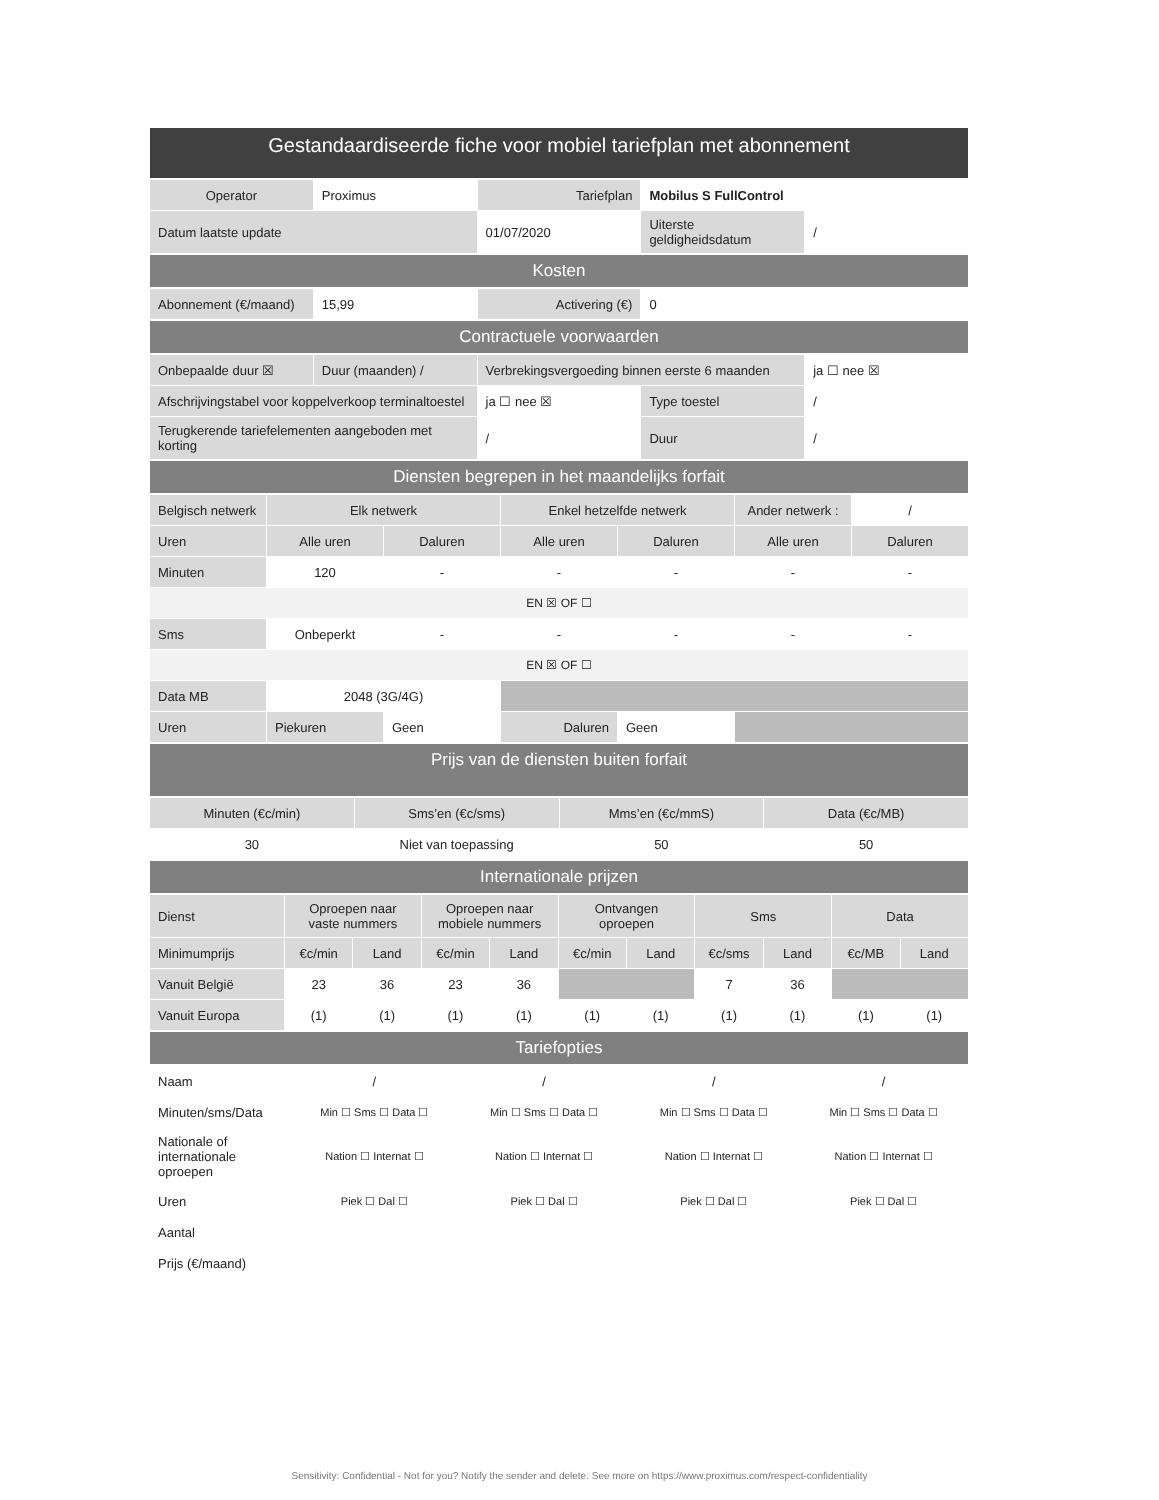| Gestandaardiseerde fiche voor mobiel tariefplan met abonnement |
| --- |
| Operator | Proximus | Tariefplan | Mobilus S FullControl | |
| Datum laatste update | | 01/07/2020 | Uiterste geldigheidsdatum | / |
| Kosten |
| Abonnement (€/maand) | 15,99 | Activering (€) | 0 |
| Contractuele voorwaarden |
| Onbepaalde duur ☒ | Duur (maanden) / | Verbrekingsvergoeding binnen eerste 6 maanden | | ja ☐ nee ☒ |
| Afschrijvingstabel voor koppelverkoop terminaltoestel | | ja ☐ nee ☒ | Type toestel | / |
| Terugkerende tariefelementen aangeboden met korting | | / | Duur | / |
| Diensten begrepen in het maandelijks forfait |
| Belgisch netwerk | Elk netwerk | | Enkel hetzelfde netwerk | | Ander netwerk : | / |
| Uren | Alle uren | Daluren | Alle uren | Daluren | Alle uren | Daluren |
| Minuten | 120 | - | - | - | - | - |
| EN ☒ OF ☐ | | | | | | |
| Sms | Onbeperkt | - | - | - | - | - |
| EN ☒ OF ☐ | | | | | | |
| Data MB | 2048 (3G/4G) | | | | | |
| Uren | Piekuren | Geen | Daluren | Geen | | |
| Prijs van de diensten buiten forfait |
| Minuten (€c/min) | Sms’en (€c/sms) | Mms’en (€c/mmS) | Data (€c/MB) |
| 30 | Niet van toepassing | 50 | 50 |
| Internationale prijzen |
| Dienst | Oproepen naar vaste nummers | | Oproepen naar mobiele nummers | | Ontvangen oproepen | | Sms | | Data | |
| Minimumprijs | €c/min | Land | €c/min | Land | €c/min | Land | €c/sms | Land | €c/MB | Land |
| Vanuit België | 23 | 36 | 23 | 36 | | | 7 | 36 | | |
| Vanuit Europa | (1) | (1) | (1) | (1) | (1) | (1) | (1) | (1) | (1) | (1) |
| Tariefopties |
| Naam | / | / | / | / |
| Minuten/sms/Data | Min ☐ Sms ☐ Data ☐ | Min ☐ Sms ☐ Data ☐ | Min ☐ Sms ☐ Data ☐ | Min ☐ Sms ☐ Data ☐ |
| Nationale of internationale oproepen | Nation ☐ Internat ☐ | Nation ☐ Internat ☐ | Nation ☐ Internat ☐ | Nation ☐ Internat ☐ |
| Uren | Piek ☐ Dal ☐ | Piek ☐ Dal ☐ | Piek ☐ Dal ☐ | Piek ☐ Dal ☐ |
| Aantal | | | | |
| Prijs (€/maand) | | | | |
Sensitivity: Confidential - Not for you? Notify the sender and delete. See more on https://www.proximus.com/respect-confidentiality